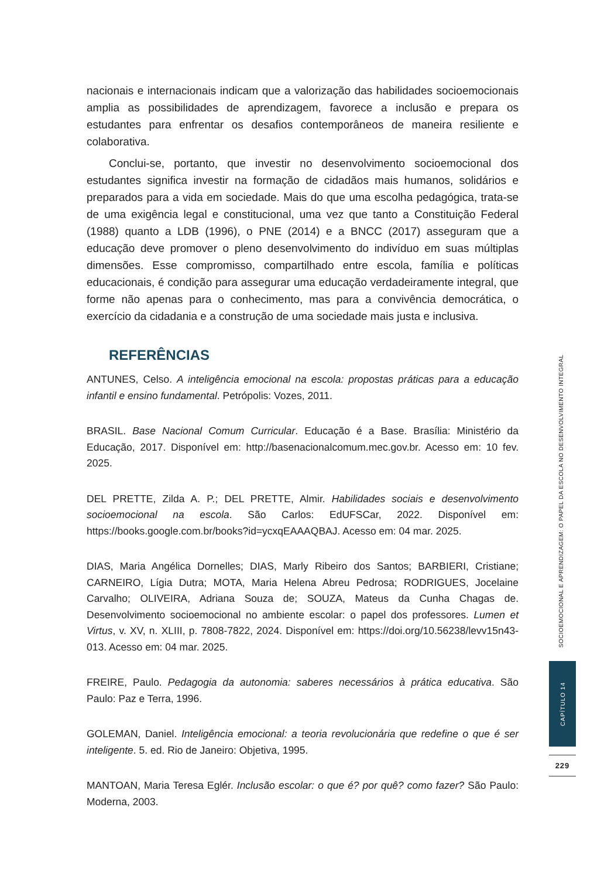nacionais e internacionais indicam que a valorização das habilidades socioemocionais amplia as possibilidades de aprendizagem, favorece a inclusão e prepara os estudantes para enfrentar os desafios contemporâneos de maneira resiliente e colaborativa.
Conclui-se, portanto, que investir no desenvolvimento socioemocional dos estudantes significa investir na formação de cidadãos mais humanos, solidários e preparados para a vida em sociedade. Mais do que uma escolha pedagógica, trata-se de uma exigência legal e constitucional, uma vez que tanto a Constituição Federal (1988) quanto a LDB (1996), o PNE (2014) e a BNCC (2017) asseguram que a educação deve promover o pleno desenvolvimento do indivíduo em suas múltiplas dimensões. Esse compromisso, compartilhado entre escola, família e políticas educacionais, é condição para assegurar uma educação verdadeiramente integral, que forme não apenas para o conhecimento, mas para a convivência democrática, o exercício da cidadania e a construção de uma sociedade mais justa e inclusiva.
REFERÊNCIAS
ANTUNES, Celso. A inteligência emocional na escola: propostas práticas para a educação infantil e ensino fundamental. Petrópolis: Vozes, 2011.
BRASIL. Base Nacional Comum Curricular. Educação é a Base. Brasília: Ministério da Educação, 2017. Disponível em: http://basenacionalcomum.mec.gov.br. Acesso em: 10 fev. 2025.
DEL PRETTE, Zilda A. P.; DEL PRETTE, Almir. Habilidades sociais e desenvolvimento socioemocional na escola. São Carlos: EdUFSCar, 2022. Disponível em: https://books.google.com.br/books?id=ycxqEAAAQBAJ. Acesso em: 04 mar. 2025.
DIAS, Maria Angélica Dornelles; DIAS, Marly Ribeiro dos Santos; BARBIERI, Cristiane; CARNEIRO, Lígia Dutra; MOTA, Maria Helena Abreu Pedrosa; RODRIGUES, Jocelaine Carvalho; OLIVEIRA, Adriana Souza de; SOUZA, Mateus da Cunha Chagas de. Desenvolvimento socioemocional no ambiente escolar: o papel dos professores. Lumen et Virtus, v. XV, n. XLIII, p. 7808-7822, 2024. Disponível em: https://doi.org/10.56238/levv15n43-013. Acesso em: 04 mar. 2025.
FREIRE, Paulo. Pedagogia da autonomia: saberes necessários à prática educativa. São Paulo: Paz e Terra, 1996.
GOLEMAN, Daniel. Inteligência emocional: a teoria revolucionária que redefine o que é ser inteligente. 5. ed. Rio de Janeiro: Objetiva, 1995.
MANTOAN, Maria Teresa Eglér. Inclusão escolar: o que é? por quê? como fazer? São Paulo: Moderna, 2003.
SOCIOEMOCIONAL E APRENDIZAGEM: O PAPEL DA ESCOLA NO DESENVOLVIMENTO INTEGRAL
CAPÍTULO 14
229